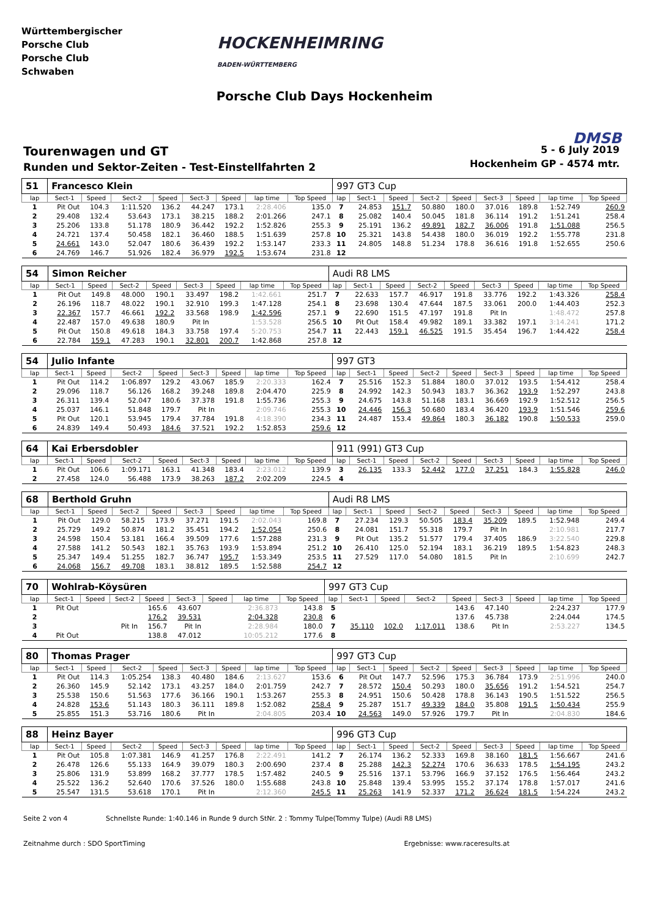Württembergischer
Porsche Club
Porsche Club
Schwaben
HOCKENHEIMRING
BADEN-WÜRTTEMBERG
Porsche Club Days Hockenheim
DMSB
Tourenwagen und GT
Runden und Sektor-Zeiten - Test-Einstellfahrten 2
5 - 6 July 2019
Hockenheim GP - 4574 mtr.
| 51 | Francesco Klein | | | | | | | | 997 GT3 Cup | | | | | | | | |
| lap | Sect-1 | Speed | Sect-2 | Speed | Sect-3 | Speed | lap time | Top Speed | lap | Sect-1 | Speed | Sect-2 | Speed | Sect-3 | Speed | lap time | Top Speed |
| 1 | Pit Out | 104.3 | 1:11.520 | 136.2 | 44.247 | 173.1 | 2:28.406 | 135.0 | 7 | 24.853 | 151.7 | 50.880 | 180.0 | 37.016 | 189.8 | 1:52.749 | 260.9 |
| 2 | 29.408 | 132.4 | 53.643 | 173.1 | 38.215 | 188.2 | 2:01.266 | 247.1 | 8 | 25.082 | 140.4 | 50.045 | 181.8 | 36.114 | 191.2 | 1:51.241 | 258.4 |
| 3 | 25.206 | 133.8 | 51.178 | 180.9 | 36.442 | 192.2 | 1:52.826 | 255.3 | 9 | 25.191 | 136.2 | 49.891 | 182.7 | 36.006 | 191.8 | 1:51.088 | 256.5 |
| 4 | 24.721 | 137.4 | 50.458 | 182.1 | 36.460 | 188.5 | 1:51.639 | 257.8 | 10 | 25.321 | 143.8 | 54.438 | 180.0 | 36.019 | 192.2 | 1:55.778 | 231.8 |
| 5 | 24.661 | 143.0 | 52.047 | 180.6 | 36.439 | 192.2 | 1:53.147 | 233.3 | 11 | 24.805 | 148.8 | 51.234 | 178.8 | 36.616 | 191.8 | 1:52.655 | 250.6 |
| 6 | 24.769 | 146.7 | 51.926 | 182.4 | 36.979 | 192.5 | 1:53.674 | 231.8 | 12 | | | | | | | | |
| 54 | Simon Reicher | | | | | | | | Audi R8 LMS | | | | | | | | |
| lap | Sect-1 | Speed | Sect-2 | Speed | Sect-3 | Speed | lap time | Top Speed | lap | Sect-1 | Speed | Sect-2 | Speed | Sect-3 | Speed | lap time | Top Speed |
| 1 | Pit Out | 149.8 | 48.000 | 190.1 | 33.497 | 198.2 | 1:42.661 | 251.7 | 7 | 22.633 | 157.7 | 46.917 | 191.8 | 33.776 | 192.2 | 1:43.326 | 258.4 |
| 2 | 26.196 | 118.7 | 48.022 | 190.1 | 32.910 | 199.3 | 1:47.128 | 254.1 | 8 | 23.698 | 130.4 | 47.644 | 187.5 | 33.061 | 200.0 | 1:44.403 | 252.3 |
| 3 | 22.367 | 157.7 | 46.661 | 192.2 | 33.568 | 198.9 | 1:42.596 | 257.1 | 9 | 22.690 | 151.5 | 47.197 | 191.8 | Pit In | | 1:48.472 | 257.8 |
| 4 | 22.487 | 157.0 | 49.638 | 180.9 | Pit In | | 1:53.528 | 256.5 | 10 | Pit Out | 158.4 | 49.982 | 189.1 | 33.382 | 197.1 | 3:14.241 | 171.2 |
| 5 | Pit Out | 150.8 | 49.618 | 184.3 | 33.758 | 197.4 | 5:20.753 | 254.7 | 11 | 22.443 | 159.1 | 46.525 | 191.5 | 35.454 | 196.7 | 1:44.422 | 258.4 |
| 6 | 22.784 | 159.1 | 47.283 | 190.1 | 32.801 | 200.7 | 1:42.868 | 257.8 | 12 | | | | | | | | |
| 54 | Julio Infante | | | | | | | | 997 GT3 | | | | | | | | |
| lap | Sect-1 | Speed | Sect-2 | Speed | Sect-3 | Speed | lap time | Top Speed | lap | Sect-1 | Speed | Sect-2 | Speed | Sect-3 | Speed | lap time | Top Speed |
| 1 | Pit Out | 114.2 | 1:06.897 | 129.2 | 43.067 | 185.9 | 2:20.333 | 162.4 | 7 | 25.516 | 152.3 | 51.884 | 180.0 | 37.012 | 193.5 | 1:54.412 | 258.4 |
| 2 | 29.096 | 118.7 | 56.126 | 168.2 | 39.248 | 189.8 | 2:04.470 | 225.9 | 8 | 24.992 | 142.3 | 50.943 | 183.7 | 36.362 | 193.9 | 1:52.297 | 243.8 |
| 3 | 26.311 | 139.4 | 52.047 | 180.6 | 37.378 | 191.8 | 1:55.736 | 255.3 | 9 | 24.675 | 143.8 | 51.168 | 183.1 | 36.669 | 192.9 | 1:52.512 | 256.5 |
| 4 | 25.037 | 146.1 | 51.848 | 179.7 | Pit In | | 2:09.746 | 255.3 | 10 | 24.446 | 156.3 | 50.680 | 183.4 | 36.420 | 193.9 | 1:51.546 | 259.6 |
| 5 | Pit Out | 120.1 | 53.945 | 179.4 | 37.784 | 191.8 | 4:18.390 | 234.3 | 11 | 24.487 | 153.4 | 49.864 | 180.3 | 36.182 | 190.8 | 1:50.533 | 259.0 |
| 6 | 24.839 | 149.4 | 50.493 | 184.6 | 37.521 | 192.2 | 1:52.853 | 259.6 | 12 | | | | | | | | |
| 64 | Kai Erbersdobler | | | | | | | | 911 (991) GT3 Cup | | | | | | | | |
| lap | Sect-1 | Speed | Sect-2 | Speed | Sect-3 | Speed | lap time | Top Speed | lap | Sect-1 | Speed | Sect-2 | Speed | Sect-3 | Speed | lap time | Top Speed |
| 1 | Pit Out | 106.6 | 1:09.171 | 163.1 | 41.348 | 183.4 | 2:23.012 | 139.9 | 3 | 26.135 | 133.3 | 52.442 | 177.0 | 37.251 | 184.3 | 1:55.828 | 246.0 |
| 2 | 27.458 | 124.0 | 56.488 | 173.9 | 38.263 | 187.2 | 2:02.209 | 224.5 | 4 | | | | | | | | |
| 68 | Berthold Gruhn | | | | | | | | Audi R8 LMS | | | | | | | | |
| lap | Sect-1 | Speed | Sect-2 | Speed | Sect-3 | Speed | lap time | Top Speed | lap | Sect-1 | Speed | Sect-2 | Speed | Sect-3 | Speed | lap time | Top Speed |
| 1 | Pit Out | 129.0 | 58.215 | 173.9 | 37.271 | 191.5 | 2:02.043 | 169.8 | 7 | 27.234 | 129.3 | 50.505 | 183.4 | 35.209 | 189.5 | 1:52.948 | 249.4 |
| 2 | 25.729 | 149.2 | 50.874 | 181.2 | 35.451 | 194.2 | 1:52.054 | 250.6 | 8 | 24.081 | 151.7 | 55.318 | 179.7 | Pit In | | 2:10.981 | 217.7 |
| 3 | 24.598 | 150.4 | 53.181 | 166.4 | 39.509 | 177.6 | 1:57.288 | 231.3 | 9 | Pit Out | 135.2 | 51.577 | 179.4 | 37.405 | 186.9 | 3:22.540 | 229.8 |
| 4 | 27.588 | 141.2 | 50.543 | 182.1 | 35.763 | 193.9 | 1:53.894 | 251.2 | 10 | 26.410 | 125.0 | 52.194 | 183.1 | 36.219 | 189.5 | 1:54.823 | 248.3 |
| 5 | 25.347 | 149.4 | 51.255 | 182.7 | 36.747 | 195.7 | 1:53.349 | 253.5 | 11 | 27.529 | 117.0 | 54.080 | 181.5 | Pit In | | 2:10.699 | 242.7 |
| 6 | 24.068 | 156.7 | 49.708 | 183.1 | 38.812 | 189.5 | 1:52.588 | 254.7 | 12 | | | | | | | | |
| 70 | Wohlrab-Köysüren | | | | | | | | 997 GT3 Cup | | | | | | | | |
| lap | Sect-1 | Speed | Sect-2 | Speed | Sect-3 | Speed | lap time | Top Speed | lap | Sect-1 | Speed | Sect-2 | Speed | Sect-3 | Speed | lap time | Top Speed |
| 1 | Pit Out | | | 165.6 | 43.607 | | 2:36.873 | 143.8 | 5 | | | | 143.6 | 47.140 | | 2:24.237 | 177.9 |
| 2 | | | | 176.2 | 39.531 | | 2:04.328 | 230.8 | 6 | | | | 137.6 | 45.738 | | 2:24.044 | 174.5 |
| 3 | | | Pit In | 156.7 | Pit In | | 2:28.984 | 180.0 | 7 | 35.110 | 102.0 | 1:17.011 | 138.6 | Pit In | | 2:53.227 | 134.5 |
| 4 | Pit Out | | | 138.8 | 47.012 | | 10:05.212 | 177.6 | 8 | | | | | | | | |
| 80 | Thomas Prager | | | | | | | | 997 GT3 Cup | | | | | | | | |
| lap | Sect-1 | Speed | Sect-2 | Speed | Sect-3 | Speed | lap time | Top Speed | lap | Sect-1 | Speed | Sect-2 | Speed | Sect-3 | Speed | lap time | Top Speed |
| 1 | Pit Out | 114.3 | 1:05.254 | 138.3 | 40.480 | 184.6 | 2:13.627 | 153.6 | 6 | Pit Out | 147.7 | 52.596 | 175.3 | 36.784 | 173.9 | 2:51.996 | 240.0 |
| 2 | 26.360 | 145.9 | 52.142 | 173.1 | 43.257 | 184.0 | 2:01.759 | 242.7 | 7 | 28.572 | 150.4 | 50.293 | 180.0 | 35.656 | 191.2 | 1:54.521 | 254.7 |
| 3 | 25.538 | 150.6 | 51.563 | 177.6 | 36.166 | 190.1 | 1:53.267 | 255.3 | 8 | 24.951 | 150.6 | 50.428 | 178.8 | 36.143 | 190.5 | 1:51.522 | 256.5 |
| 4 | 24.828 | 153.6 | 51.143 | 180.3 | 36.111 | 189.8 | 1:52.082 | 258.4 | 9 | 25.287 | 151.7 | 49.339 | 184.0 | 35.808 | 191.5 | 1:50.434 | 255.9 |
| 5 | 25.855 | 151.3 | 53.716 | 180.6 | Pit In | | 2:04.805 | 203.4 | 10 | 24.563 | 149.0 | 57.926 | 179.7 | Pit In | | 2:04.830 | 184.6 |
| 88 | Heinz Bayer | | | | | | | | 996 GT3 Cup | | | | | | | | |
| lap | Sect-1 | Speed | Sect-2 | Speed | Sect-3 | Speed | lap time | Top Speed | lap | Sect-1 | Speed | Sect-2 | Speed | Sect-3 | Speed | lap time | Top Speed |
| 1 | Pit Out | 105.8 | 1:07.381 | 146.9 | 41.257 | 176.8 | 2:22.491 | 141.2 | 7 | 26.174 | 136.2 | 52.333 | 169.8 | 38.160 | 181.5 | 1:56.667 | 241.6 |
| 2 | 26.478 | 126.6 | 55.133 | 164.9 | 39.079 | 180.3 | 2:00.690 | 237.4 | 8 | 25.288 | 142.3 | 52.274 | 170.6 | 36.633 | 178.5 | 1:54.195 | 243.2 |
| 3 | 25.806 | 131.9 | 53.899 | 168.2 | 37.777 | 178.5 | 1:57.482 | 240.5 | 9 | 25.516 | 137.1 | 53.796 | 166.9 | 37.152 | 176.5 | 1:56.464 | 243.2 |
| 4 | 25.522 | 136.2 | 52.640 | 170.6 | 37.526 | 180.0 | 1:55.688 | 243.8 | 10 | 25.848 | 139.4 | 53.995 | 155.2 | 37.174 | 178.8 | 1:57.017 | 241.6 |
| 5 | 25.547 | 131.5 | 53.618 | 170.1 | Pit In | | 2:12.360 | 245.5 | 11 | 25.263 | 141.9 | 52.337 | 171.2 | 36.624 | 181.5 | 1:54.224 | 243.2 |
Seite 2 von 4 Schnellste Runde: 1:40.146 in Runde 9 durch StNr. 2 : Tommy Tulpe(Tommy Tulpe) (Audi R8 LMS)
Zeitnahme durch : SDO SportTiming Ergebnisse: www.raceresults.at